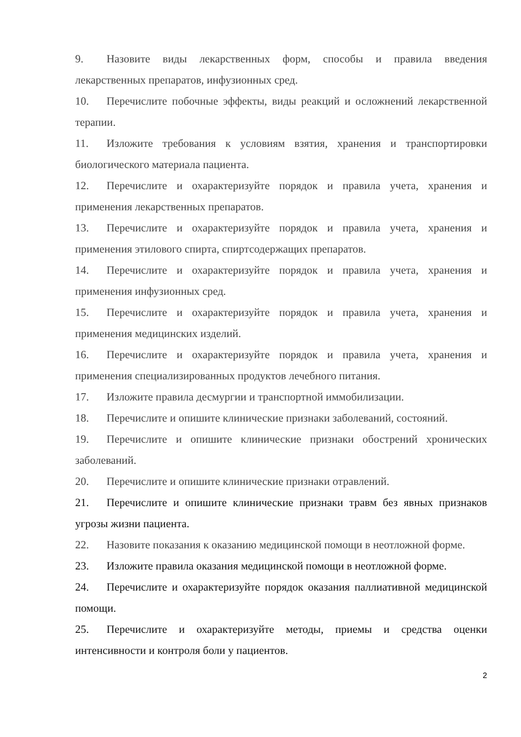9. Назовите виды лекарственных форм, способы и правила введения лекарственных препаратов, инфузионных сред.
10. Перечислите побочные эффекты, виды реакций и осложнений лекарственной терапии.
11. Изложите требования к условиям взятия, хранения и транспортировки биологического материала пациента.
12. Перечислите и охарактеризуйте порядок и правила учета, хранения и применения лекарственных препаратов.
13. Перечислите и охарактеризуйте порядок и правила учета, хранения и применения этилового спирта, спиртсодержащих препаратов.
14. Перечислите и охарактеризуйте порядок и правила учета, хранения и применения инфузионных сред.
15. Перечислите и охарактеризуйте порядок и правила учета, хранения и применения медицинских изделий.
16. Перечислите и охарактеризуйте порядок и правила учета, хранения и применения специализированных продуктов лечебного питания.
17. Изложите правила десмургии и транспортной иммобилизации.
18. Перечислите и опишите клинические признаки заболеваний, состояний.
19. Перечислите и опишите клинические признаки обострений хронических заболеваний.
20. Перечислите и опишите клинические признаки отравлений.
21. Перечислите и опишите клинические признаки травм без явных признаков угрозы жизни пациента.
22. Назовите показания к оказанию медицинской помощи в неотложной форме.
23. Изложите правила оказания медицинской помощи в неотложной форме.
24. Перечислите и охарактеризуйте порядок оказания паллиативной медицинской помощи.
25. Перечислите и охарактеризуйте методы, приемы и средства оценки интенсивности и контроля боли у пациентов.
2